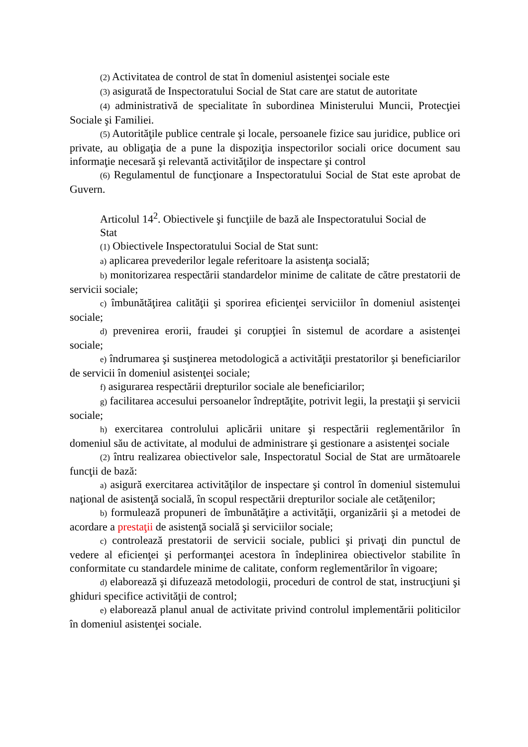(2) Activitatea de control de stat în domeniul asistenţei sociale este
(3) asigurată de Inspectoratului Social de Stat care are statut de autoritate
(4) administrativă de specialitate în subordinea Ministerului Muncii, Protecţiei Sociale şi Familiei.
(5) Autorităţile publice centrale şi locale, persoanele fizice sau juridice, publice ori private, au obligaţia de a pune la dispoziţia inspectorilor sociali orice document sau informaţie necesară şi relevantă activităţilor de inspectare şi control
(6) Regulamentul de funcţionare a Inspectoratului Social de Stat este aprobat de Guvern.
Articolul 14<sup>2</sup>. Obiectivele şi funcţiile de bază ale Inspectoratului Social de
Stat
(1) Obiectivele Inspectoratului Social de Stat sunt:
a) aplicarea prevederilor legale referitoare la asistenţa socială;
b) monitorizarea respectării standardelor minime de calitate de către prestatorii de servicii sociale;
c) îmbunătăţirea calităţii şi sporirea eficienţei serviciilor în domeniul asistenţei sociale;
d) prevenirea erorii, fraudei şi corupţiei în sistemul de acordare a asistenţei sociale;
e) îndrumarea şi susţinerea metodologică a activităţii prestatorilor şi beneficiarilor de servicii în domeniul asistenţei sociale;
f) asigurarea respectării drepturilor sociale ale beneficiarilor;
g) facilitarea accesului persoanelor îndreptăţite, potrivit legii, la prestaţii şi servicii sociale;
h) exercitarea controlului aplicării unitare şi respectării reglementărilor în domeniul său de activitate, al modului de administrare şi gestionare a asistenţei sociale
(2) întru realizarea obiectivelor sale, Inspectoratul Social de Stat are următoarele funcţii de bază:
a) asigură exercitarea activităţilor de inspectare şi control în domeniul sistemului naţional de asistenţă socială, în scopul respectării drepturilor sociale ale cetăţenilor;
b) formulează propuneri de îmbunătăţire a activităţii, organizării şi a metodei de acordare a prestaţii de asistenţă socială şi serviciilor sociale;
c) controlează prestatorii de servicii sociale, publici şi privaţi din punctul de vedere al eficienţei şi performanţei acestora în îndeplinirea obiectivelor stabilite în conformitate cu standardele minime de calitate, conform reglementărilor în vigoare;
d) elaborează şi difuzează metodologii, proceduri de control de stat, instrucţiuni şi ghiduri specifice activităţii de control;
e) elaborează planul anual de activitate privind controlul implementării politicilor în domeniul asistenţei sociale.